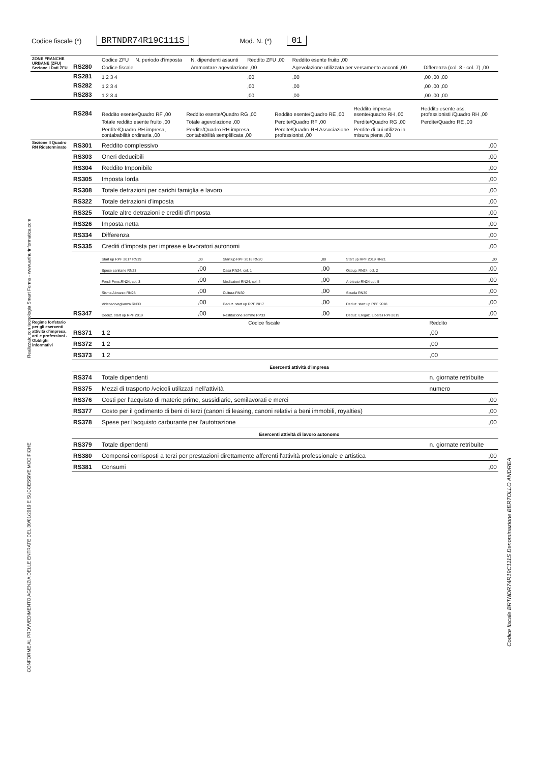Codice fiscale (*) BRTNDR74R19C111S Mod. N. (*) 01
| ZONE FRANCHE URBANE (ZFU) Sezione I Dati ZFU | RS280 | Codice ZFU | N. periodo d'imposta | N. dipendenti assunti | Reddito ZFU ,00 | Reddito esente fruito ,00 | |
| | | Codice fiscale | | Ammontare agevolazione ,00 | | Agevolazione utilizzata per versamento acconti ,00 | Differenza (col. 8 - col. 7) ,00 |
| | RS281 | 1 2 3 4 | | | ,00 | ,00 | ,00 ,00 ,00 |
| | RS282 | 1 2 3 4 | | | ,00 | ,00 | ,00 ,00 ,00 |
| | RS283 | 1 2 3 4 | | | ,00 | ,00 | ,00 ,00 ,00 |
| | RS284 | Reddito esente/Quadro RF ,00 | Reddito esente/Quadro RG ,00 | Reddito esente/Quadro RE ,00 | Reddito impresa esente/quadro RH ,00 | Reddito esente ass. professionisti /Quadro RH ,00 |
| | | Totale reddito esente fruito ,00 | Totale agevolazione ,00 | Perdite/Quadro RF ,00 | Perdite/Quadro RG ,00 | Perdite/Quadro RE ,00 |
| | | Perdite/Quadro RH impresa, contababilità ordinaria ,00 | Perdite/Quadro RH impresa, contababilità semplificata ,00 | Perdite/Quadro RH Associazione professionist ,00 | Perdite di cui utilizzo in misura piena ,00 | |
| Sezione II Quadro RN Rideterminato | RS301 | Reddito complessivo | | | | | | ,00 |
| | RS303 | Oneri deducibili | | | | | | ,00 |
| | RS304 | Reddito Imponibile | | | | | | ,00 |
| | RS305 | Imposta lorda | | | | | | ,00 |
| | RS308 | Totale detrazioni per carichi famiglia e lavoro | | | | | | ,00 |
| | RS322 | Totale detrazioni d'imposta | | | | | | ,00 |
| | RS325 | Totale altre detrazioni e crediti d'imposta | | | | | | ,00 |
| | RS326 | Imposta netta | | | | | | ,00 |
| | RS334 | Differenza | | | | | | ,00 |
| | RS335 | Crediti d'imposta per imprese e lavoratori autonomi | | | | | | ,00 |
| | RS347 | Start up RPF 2017 RN19 | ,00 | Start up RPF 2018 RN20 | ,00 | Start up RPF 2019 RN21 | | ,00 |
| | | Spese sanitarie RN23 | ,00 | Casa RN24, col. 1 | ,00 | Occup. RN24, col. 2 | | ,00 |
| | | Fondi Pens.RN24, col. 3 | ,00 | Mediazioni RN24, col. 4 | ,00 | Arbitrato RN24 col. 5 | | ,00 |
| | | Sisma Abruzzo RN28 | ,00 | Cultura RN30 | ,00 | Scuola RN30 | | ,00 |
| | | Videosorveglianza RN30 | ,00 | Deduz. start up RPF 2017 | ,00 | Deduz. start up RPF 2018 | | ,00 |
| | | Deduz. start up RPF 2019 | ,00 | Restituzione somme RP33 | ,00 | Deduz. Erogaz. Liberali RPF2019 | | ,00 |
| Regime forfetario per gli esercenti attività d'impresa, arti e professioni - Obblighi informativi | | Codice fiscale | Reddito |
| | RS371 | 1 2 | ,00 |
| | RS372 | 1 2 | ,00 |
| | RS373 | 1 2 | ,00 |
| | | Esercenti attività d'impresa | |
| | RS374 | Totale dipendenti | n. giornate retribuite |
| | RS375 | Mezzi di trasporto /veicoli utilizzati nell'attività | numero |
| | RS376 | Costi per l'acquisto di materie prime, sussidiarie, semilavorati e merci | ,00 |
| | RS377 | Costo per il godimento di beni di terzi (canoni di leasing, canoni relativi a beni immobili, royalties) | ,00 |
| | RS378 | Spese per l'acquisto carburante per l'autotrazione | ,00 |
| | | Esercenti attività di lavoro autonomo | |
| | RS379 | Totale dipendenti | n. giornate retribuite |
| | RS380 | Compensi corrisposti a terzi per prestazioni direttamente afferenti l'attività professionale e artistica | ,00 |
| | RS381 | Consumi | ,00 |
Realizzato con tecnologia Smart Forms - www.arthurinformatica.com
CONFORME AL PROVVEDIMENTO AGENZIA DELLE ENTRATE DEL 30/01/2019 E SUCCESSIVE MODIFICHE
Codice fiscale BRTNDR74R19C111S Denominazione BERTOLLO ANDREA